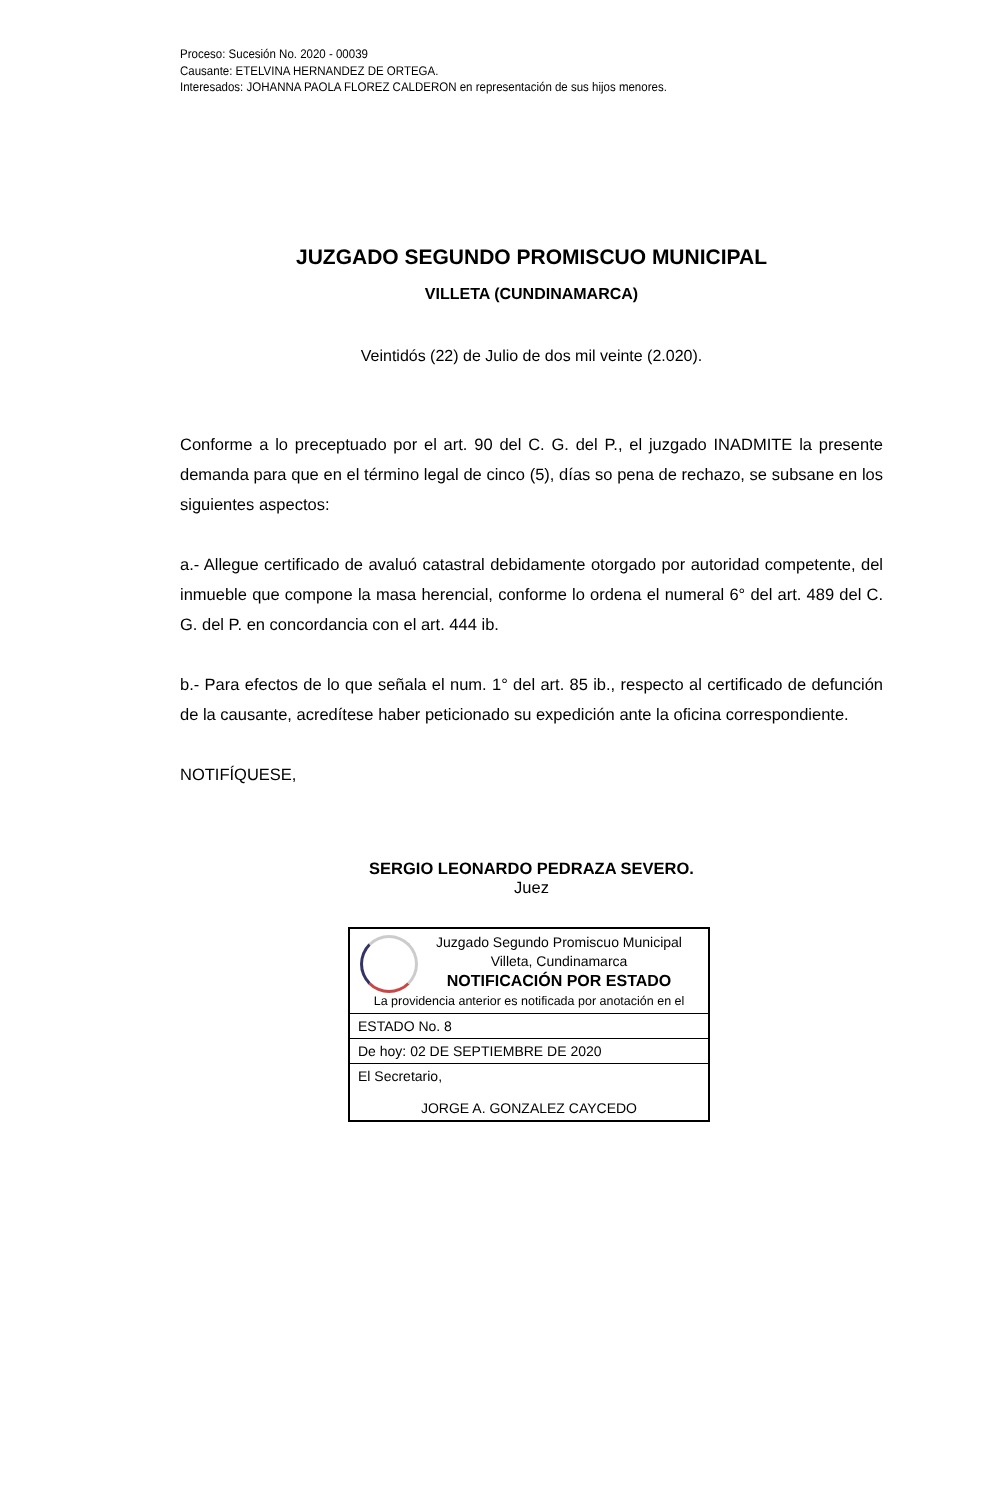Proceso: Sucesión No. 2020 - 00039
Causante: ETELVINA HERNANDEZ DE ORTEGA.
Interesados: JOHANNA PAOLA FLOREZ CALDERON en representación de sus hijos menores.
JUZGADO SEGUNDO PROMISCUO MUNICIPAL
VILLETA (CUNDINAMARCA)
Veintidós (22) de Julio de dos mil veinte (2.020).
Conforme a lo preceptuado por el art. 90 del C. G. del P., el juzgado INADMITE la presente demanda para que en el término legal de cinco (5), días so pena de rechazo, se subsane en los siguientes aspectos:
a.- Allegue certificado de avaluó catastral debidamente otorgado por autoridad competente, del inmueble que compone la masa herencial, conforme lo ordena el numeral 6° del art. 489 del C. G. del P. en concordancia con el art. 444 ib.
b.- Para efectos de lo que señala el num. 1° del art. 85 ib., respecto al certificado de defunción de la causante, acredítese haber peticionado su expedición ante la oficina correspondiente.
NOTIFÍQUESE,
SERGIO LEONARDO PEDRAZA SEVERO.
Juez
Juzgado Segundo Promiscuo Municipal
Villeta, Cundinamarca
NOTIFICACIÓN POR ESTADO
La providencia anterior es notificada por anotación en el
ESTADO No. 8
De hoy: 02 DE SEPTIEMBRE DE 2020
El Secretario,
JORGE A. GONZALEZ CAYCEDO